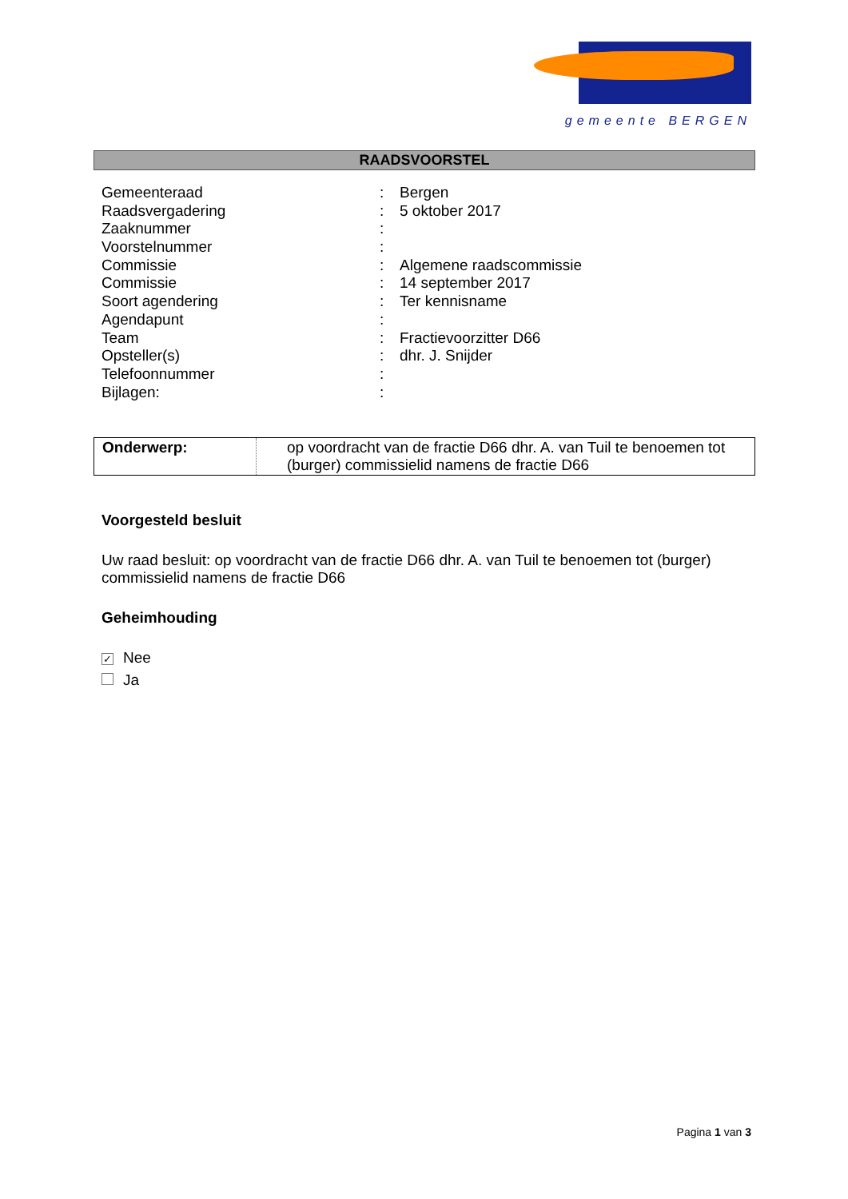gemeente BERGEN
RAADSVOORSTEL
| Gemeenteraad | : | Bergen |
| Raadsvergadering | : | 5 oktober 2017 |
| Zaaknummer | : | |
| Voorstelnummer | : | |
| Commissie | : | Algemene raadscommissie |
| Commissie | : | 14 september 2017 |
| Soort agendering | : | Ter kennisname |
| Agendapunt | : | |
| Team | : | Fractievoorzitter D66 |
| Opsteller(s) | : | dhr. J. Snijder |
| Telefoonnummer | : | |
| Bijlagen: | : | |
| Onderwerp: | op voordracht van de fractie D66 dhr. A. van Tuil te benoemen tot (burger) commissielid namens de fractie D66 |
Voorgesteld besluit
Uw raad besluit: op voordracht van de fractie D66 dhr. A. van Tuil te benoemen tot (burger) commissielid namens de fractie D66
Geheimhouding
✓ Nee
Ja
Pagina 1 van 3